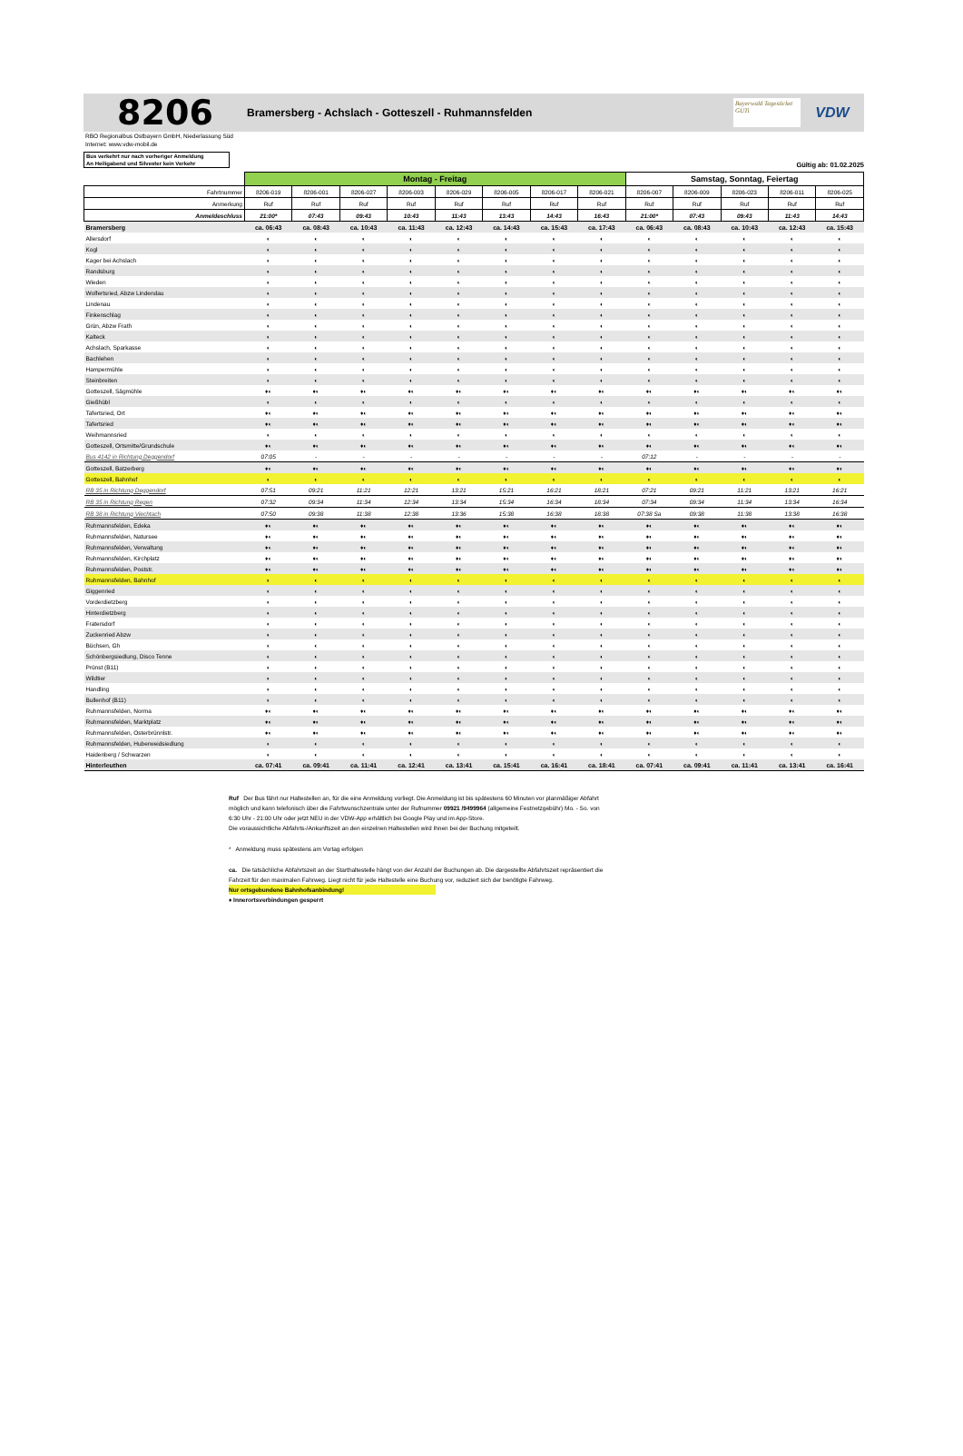8206
Bramersberg - Achslach - Gotteszell - Ruhmannsfelden
Bayerwald Tagesticket GUTi
VDW
RBO Regionalbus Ostbayern GmbH, Niederlassung Süd
Internet: www.vdw-mobil.de
Bus verkehrt nur nach vorheriger Anmeldung
An Heiligabend und Silvester kein Verkehr
Gültig ab: 01.02.2025
| | Montag - Freitag | | | | | | | | Samstag, Sonntag, Feiertag | | | | |
| --- | --- | --- | --- | --- | --- | --- | --- | --- | --- | --- | --- | --- | --- |
| Fahrtnummer | 8206-019 | 8206-001 | 8206-027 | 8206-003 | 8206-029 | 8206-005 | 8206-017 | 8206-021 | 8206-007 | 8206-009 | 8206-023 | 8206-011 | 8206-025 |
| Anmerkung | Ruf | Ruf | Ruf | Ruf | Ruf | Ruf | Ruf | Ruf | Ruf | Ruf | Ruf | Ruf | Ruf |
| Anmeldeschluss | 21:00* | 07:43 | 09:43 | 10:43 | 11:43 | 13:43 | 14:43 | 16:43 | 21:00* | 07:43 | 09:43 | 11:43 | 14:43 |
| Bramersberg | ca. 06:43 | ca. 08:43 | ca. 10:43 | ca. 11:43 | ca. 12:43 | ca. 14:43 | ca. 15:43 | ca. 17:43 | ca. 06:43 | ca. 08:43 | ca. 10:43 | ca. 12:43 | ca. 15:43 |
| Allersdorf | ◐ | ◐ | ◐ | ◐ | ◐ | ◐ | ◐ | ◐ | ◐ | ◐ | ◐ | ◐ | ◐ |
| Kogl | ◐ | ◐ | ◐ | ◐ | ◐ | ◐ | ◐ | ◐ | ◐ | ◐ | ◐ | ◐ | ◐ |
| Kager bei Achslach | ◐ | ◐ | ◐ | ◐ | ◐ | ◐ | ◐ | ◐ | ◐ | ◐ | ◐ | ◐ | ◐ |
| Randsburg | ◐ | ◐ | ◐ | ◐ | ◐ | ◐ | ◐ | ◐ | ◐ | ◐ | ◐ | ◐ | ◐ |
| Wieden | ◐ | ◐ | ◐ | ◐ | ◐ | ◐ | ◐ | ◐ | ◐ | ◐ | ◐ | ◐ | ◐ |
| Wolfertsried, Abzw Lindendau | ◐ | ◐ | ◐ | ◐ | ◐ | ◐ | ◐ | ◐ | ◐ | ◐ | ◐ | ◐ | ◐ |
| Lindenau | ◐ | ◐ | ◐ | ◐ | ◐ | ◐ | ◐ | ◐ | ◐ | ◐ | ◐ | ◐ | ◐ |
| Finkenschlag | ◐ | ◐ | ◐ | ◐ | ◐ | ◐ | ◐ | ◐ | ◐ | ◐ | ◐ | ◐ | ◐ |
| Grün, Abzw Frath | ◐ | ◐ | ◐ | ◐ | ◐ | ◐ | ◐ | ◐ | ◐ | ◐ | ◐ | ◐ | ◐ |
| Kalteck | ◐ | ◐ | ◐ | ◐ | ◐ | ◐ | ◐ | ◐ | ◐ | ◐ | ◐ | ◐ | ◐ |
| Achslach, Sparkasse | ◐ | ◐ | ◐ | ◐ | ◐ | ◐ | ◐ | ◐ | ◐ | ◐ | ◐ | ◐ | ◐ |
| Bachlehen | ◐ | ◐ | ◐ | ◐ | ◐ | ◐ | ◐ | ◐ | ◐ | ◐ | ◐ | ◐ | ◐ |
| Hampermühle | ◐ | ◐ | ◐ | ◐ | ◐ | ◐ | ◐ | ◐ | ◐ | ◐ | ◐ | ◐ | ◐ |
| Steinbreiten | ◐ | ◐ | ◐ | ◐ | ◐ | ◐ | ◐ | ◐ | ◐ | ◐ | ◐ | ◐ | ◐ |
| Gotteszell, Sägmühle | ♦◐ | ♦◐ | ♦◐ | ♦◐ | ♦◐ | ♦◐ | ♦◐ | ♦◐ | ♦◐ | ♦◐ | ♦◐ | ♦◐ | ♦◐ |
| Gießhübl | ◐ | ◐ | ◐ | ◐ | ◐ | ◐ | ◐ | ◐ | ◐ | ◐ | ◐ | ◐ | ◐ |
| Tafertsried, Ort | ♦◐ | ♦◐ | ♦◐ | ♦◐ | ♦◐ | ♦◐ | ♦◐ | ♦◐ | ♦◐ | ♦◐ | ♦◐ | ♦◐ | ♦◐ |
| Tafertsried | ♦◐ | ♦◐ | ♦◐ | ♦◐ | ♦◐ | ♦◐ | ♦◐ | ♦◐ | ♦◐ | ♦◐ | ♦◐ | ♦◐ | ♦◐ |
| Weihmannsried | ◐ | ◐ | ◐ | ◐ | ◐ | ◐ | ◐ | ◐ | ◐ | ◐ | ◐ | ◐ | ◐ |
| Gotteszell, Ortsmitte/Grundschule | ♦◐ | ♦◐ | ♦◐ | ♦◐ | ♦◐ | ♦◐ | ♦◐ | ♦◐ | ♦◐ | ♦◐ | ♦◐ | ♦◐ | ♦◐ |
| Bus 4142 in Richtung Deggendorf | 07:05 | - | - | - | - | - | - | - | 07:12 | - | - | - | - |
| Gotteszell, Batzerberg | ♦◐ | ♦◐ | ♦◐ | ♦◐ | ♦◐ | ♦◐ | ♦◐ | ♦◐ | ♦◐ | ♦◐ | ♦◐ | ♦◐ | ♦◐ |
| Gotteszell, Bahnhof | ◐ | ◐ | ◐ | ◐ | ◐ | ◐ | ◐ | ◐ | ◐ | ◐ | ◐ | ◐ | ◐ |
| RB 35 in Richtung Deggendorf | 07:51 | 09:21 | 11:21 | 12:21 | 13:21 | 15:21 | 16:21 | 18:21 | 07:21 | 09:21 | 11:21 | 13:21 | 16:21 |
| RB 35 in Richtung Regen | 07:32 | 09:34 | 11:34 | 12:34 | 13:34 | 15:34 | 16:34 | 18:34 | 07:34 | 09:34 | 11:34 | 13:34 | 16:34 |
| RB 38 in Richtung Viechtach | 07:50 | 09:38 | 11:38 | 12:38 | 13:36 | 15:38 | 16:38 | 18:38 | 07:38 Sa | 09:38 | 11:38 | 13:38 | 16:38 |
| Ruhmannsfelden, Edeka | ♦◐ | ♦◐ | ♦◐ | ♦◐ | ♦◐ | ♦◐ | ♦◐ | ♦◐ | ♦◐ | ♦◐ | ♦◐ | ♦◐ | ♦◐ |
| Ruhmannsfelden, Natursee | ♦◐ | ♦◐ | ♦◐ | ♦◐ | ♦◐ | ♦◐ | ♦◐ | ♦◐ | ♦◐ | ♦◐ | ♦◐ | ♦◐ | ♦◐ |
| Ruhmannsfelden, Verwaltung | ♦◐ | ♦◐ | ♦◐ | ♦◐ | ♦◐ | ♦◐ | ♦◐ | ♦◐ | ♦◐ | ♦◐ | ♦◐ | ♦◐ | ♦◐ |
| Ruhmannsfelden, Kirchplatz | ♦◐ | ♦◐ | ♦◐ | ♦◐ | ♦◐ | ♦◐ | ♦◐ | ♦◐ | ♦◐ | ♦◐ | ♦◐ | ♦◐ | ♦◐ |
| Ruhmannsfelden, Poststr. | ♦◐ | ♦◐ | ♦◐ | ♦◐ | ♦◐ | ♦◐ | ♦◐ | ♦◐ | ♦◐ | ♦◐ | ♦◐ | ♦◐ | ♦◐ |
| Ruhmannsfelden, Bahnhof | ◐ | ◐ | ◐ | ◐ | ◐ | ◐ | ◐ | ◐ | ◐ | ◐ | ◐ | ◐ | ◐ |
| Giggenried | ◐ | ◐ | ◐ | ◐ | ◐ | ◐ | ◐ | ◐ | ◐ | ◐ | ◐ | ◐ | ◐ |
| Vorderdietzberg | ◐ | ◐ | ◐ | ◐ | ◐ | ◐ | ◐ | ◐ | ◐ | ◐ | ◐ | ◐ | ◐ |
| Hinterdietzberg | ◐ | ◐ | ◐ | ◐ | ◐ | ◐ | ◐ | ◐ | ◐ | ◐ | ◐ | ◐ | ◐ |
| Fratersdorf | ◐ | ◐ | ◐ | ◐ | ◐ | ◐ | ◐ | ◐ | ◐ | ◐ | ◐ | ◐ | ◐ |
| Zuckenried Abzw | ◐ | ◐ | ◐ | ◐ | ◐ | ◐ | ◐ | ◐ | ◐ | ◐ | ◐ | ◐ | ◐ |
| Büchsen, Gh | ◐ | ◐ | ◐ | ◐ | ◐ | ◐ | ◐ | ◐ | ◐ | ◐ | ◐ | ◐ | ◐ |
| Schönbergsiedlung, Disco Tenne | ◐ | ◐ | ◐ | ◐ | ◐ | ◐ | ◐ | ◐ | ◐ | ◐ | ◐ | ◐ | ◐ |
| Prünst (B11) | ◐ | ◐ | ◐ | ◐ | ◐ | ◐ | ◐ | ◐ | ◐ | ◐ | ◐ | ◐ | ◐ |
| Wildtier | ◐ | ◐ | ◐ | ◐ | ◐ | ◐ | ◐ | ◐ | ◐ | ◐ | ◐ | ◐ | ◐ |
| Handling | ◐ | ◐ | ◐ | ◐ | ◐ | ◐ | ◐ | ◐ | ◐ | ◐ | ◐ | ◐ | ◐ |
| Bullenhof (B11) | ◐ | ◐ | ◐ | ◐ | ◐ | ◐ | ◐ | ◐ | ◐ | ◐ | ◐ | ◐ | ◐ |
| Ruhmannsfelden, Norma | ♦◐ | ♦◐ | ♦◐ | ♦◐ | ♦◐ | ♦◐ | ♦◐ | ♦◐ | ♦◐ | ♦◐ | ♦◐ | ♦◐ | ♦◐ |
| Ruhmannsfelden, Marktplatz | ♦◐ | ♦◐ | ♦◐ | ♦◐ | ♦◐ | ♦◐ | ♦◐ | ♦◐ | ♦◐ | ♦◐ | ♦◐ | ♦◐ | ♦◐ |
| Ruhmannsfelden, Osterbrünnlstr. | ♦◐ | ♦◐ | ♦◐ | ♦◐ | ♦◐ | ♦◐ | ♦◐ | ♦◐ | ♦◐ | ♦◐ | ♦◐ | ♦◐ | ♦◐ |
| Ruhmannsfelden, Huberweidsiedlung | ◐ | ◐ | ◐ | ◐ | ◐ | ◐ | ◐ | ◐ | ◐ | ◐ | ◐ | ◐ | ◐ |
| Haidenberg / Schwarzen | ◐ | ◐ | ◐ | ◐ | ◐ | ◐ | ◐ | ◐ | ◐ | ◐ | ◐ | ◐ | ◐ |
| Hinterleuthen | ca. 07:41 | ca. 09:41 | ca. 11:41 | ca. 12:41 | ca. 13:41 | ca. 15:41 | ca. 16:41 | ca. 18:41 | ca. 07:41 | ca. 09:41 | ca. 11:41 | ca. 13:41 | ca. 16:41 |
Ruf Der Bus fährt nur Haltestellen an, für die eine Anmeldung vorliegt. Die Anmeldung ist bis spätestens 60 Minuten vor planmäßiger Abfahrt möglich und kann telefonisch über die Fahrtwunschzentrale unter der Rufnummer 09921 /9499964 (allgemeine Festnetzgebühr) Mo. - So. von 6:30 Uhr - 21:00 Uhr oder jetzt NEU in der VDW-App erhältlich bei Google Play und im App-Store.
Die voraussichtliche Abfahrts-/Ankunftszeit an den einzelnen Haltestellen wird Ihnen bei der Buchung mitgeteilt.
* Anmeldung muss spätestens am Vortag erfolgen
ca. Die tatsächliche Abfahrtszeit an der Starthaltestelle hängt von der Anzahl der Buchungen ab. Die dargestellte Abfahrtszeit repräsentiert die Fahrzeit für den maximalen Fahrweg. Liegt nicht für jede Haltestelle eine Buchung vor, reduziert sich der benötigte Fahrweg.
Nur ortsgebundene Bahnhofsanbindung!
♦ Innerortsverbindungen gesperrt